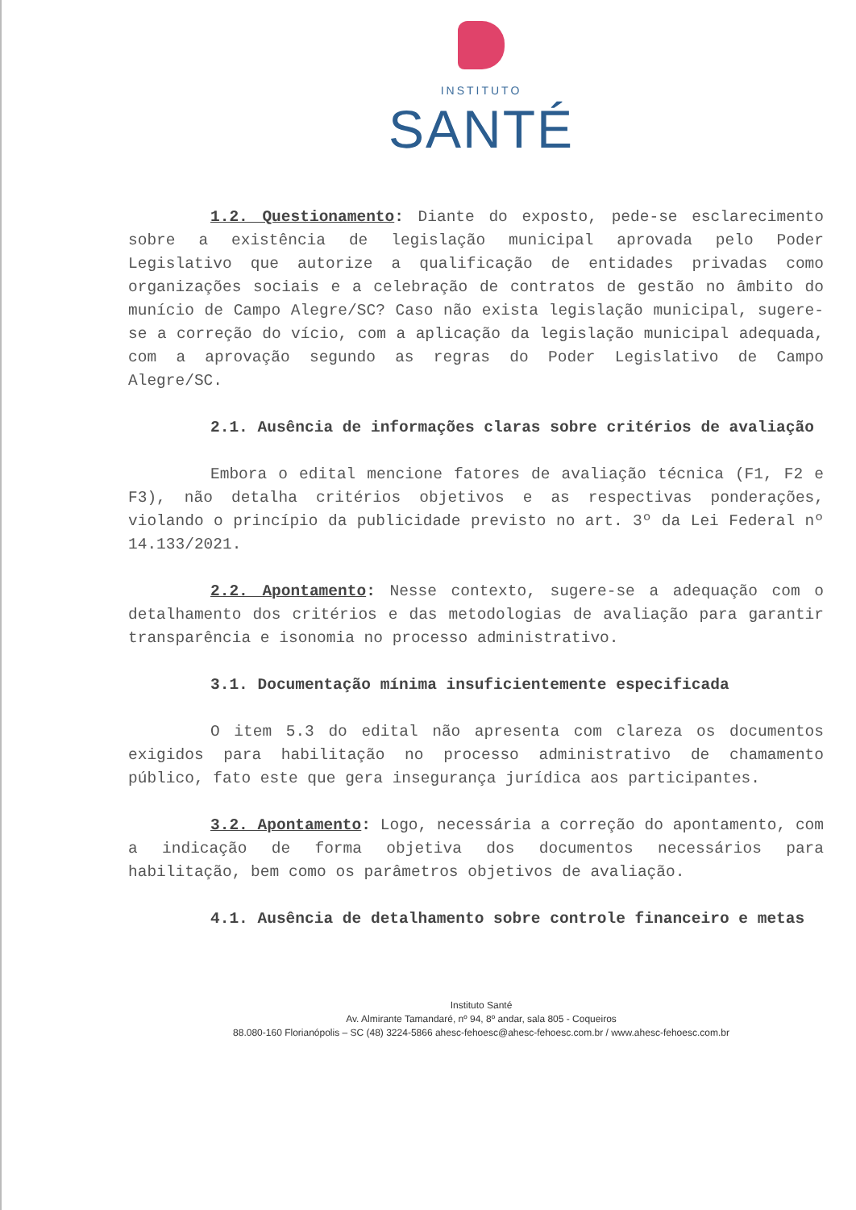INSTITUTO
SANTÉ
1.2. Questionamento: Diante do exposto, pede-se esclarecimento sobre a existência de legislação municipal aprovada pelo Poder Legislativo que autorize a qualificação de entidades privadas como organizações sociais e a celebração de contratos de gestão no âmbito do munício de Campo Alegre/SC? Caso não exista legislação municipal, sugere-se a correção do vício, com a aplicação da legislação municipal adequada, com a aprovação segundo as regras do Poder Legislativo de Campo Alegre/SC.
2.1. Ausência de informações claras sobre critérios de avaliação
Embora o edital mencione fatores de avaliação técnica (F1, F2 e F3), não detalha critérios objetivos e as respectivas ponderações, violando o princípio da publicidade previsto no art. 3º da Lei Federal nº 14.133/2021.
2.2. Apontamento: Nesse contexto, sugere-se a adequação com o detalhamento dos critérios e das metodologias de avaliação para garantir transparência e isonomia no processo administrativo.
3.1. Documentação mínima insuficientemente especificada
O item 5.3 do edital não apresenta com clareza os documentos exigidos para habilitação no processo administrativo de chamamento público, fato este que gera insegurança jurídica aos participantes.
3.2. Apontamento: Logo, necessária a correção do apontamento, com a indicação de forma objetiva dos documentos necessários para habilitação, bem como os parâmetros objetivos de avaliação.
4.1. Ausência de detalhamento sobre controle financeiro e metas
Instituto Santé
Av. Almirante Tamandaré, nº 94, 8º andar, sala 805 - Coqueiros
88.080-160 Florianópolis – SC (48) 3224-5866 ahesc-fehoesc@ahesc-fehoesc.com.br / www.ahesc-fehoesc.com.br